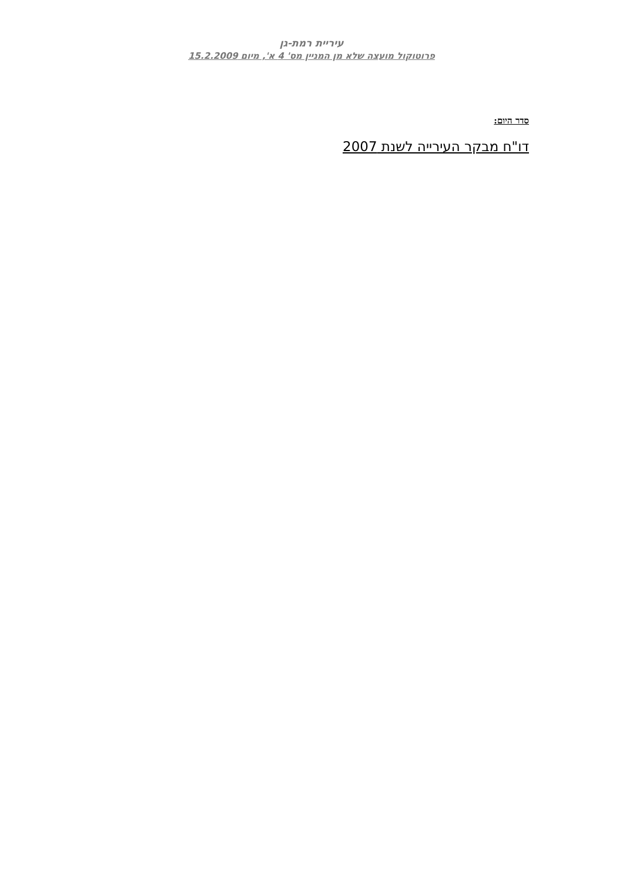עיריית רמת-גן
פרוטוקול מועצה שלא מן המניין מס' 4 א', מיום 15.2.2009
סדר היום:
דו"ח מבקר העירייה לשנת 2007